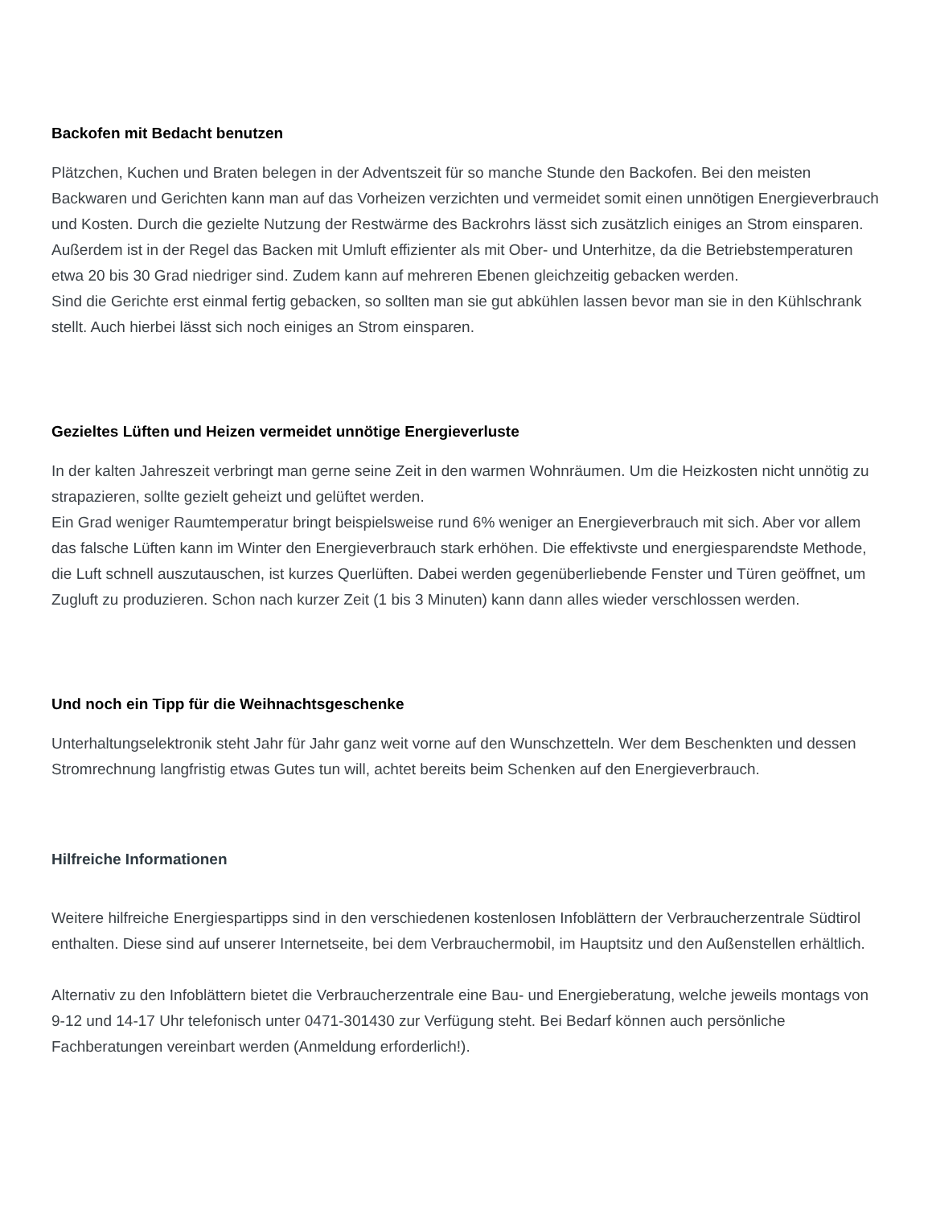Backofen mit Bedacht benutzen
Plätzchen, Kuchen und Braten belegen in der Adventszeit für so manche Stunde den Backofen. Bei den meisten Backwaren und Gerichten kann man auf das Vorheizen verzichten und vermeidet somit einen unnötigen Energieverbrauch und Kosten. Durch die gezielte Nutzung der Restwärme des Backrohrs lässt sich zusätzlich einiges an Strom einsparen. Außerdem ist in der Regel das Backen mit Umluft effizienter als mit Ober- und Unterhitze, da die Betriebstemperaturen etwa 20 bis 30 Grad niedriger sind. Zudem kann auf mehreren Ebenen gleichzeitig gebacken werden.
Sind die Gerichte erst einmal fertig gebacken, so sollten man sie gut abkühlen lassen bevor man sie in den Kühlschrank stellt. Auch hierbei lässt sich noch einiges an Strom einsparen.
Gezieltes Lüften und Heizen vermeidet unnötige Energieverluste
In der kalten Jahreszeit verbringt man gerne seine Zeit in den warmen Wohnräumen. Um die Heizkosten nicht unnötig zu strapazieren, sollte gezielt geheizt und gelüftet werden.
Ein Grad weniger Raumtemperatur bringt beispielsweise rund 6% weniger an Energieverbrauch mit sich. Aber vor allem das falsche Lüften kann im Winter den Energieverbrauch stark erhöhen. Die effektivste und energiesparendste Methode, die Luft schnell auszutauschen, ist kurzes Querlüften. Dabei werden gegenüberliebende Fenster und Türen geöffnet, um Zugluft zu produzieren. Schon nach kurzer Zeit (1 bis 3 Minuten) kann dann alles wieder verschlossen werden.
Und noch ein Tipp für die Weihnachtsgeschenke
Unterhaltungselektronik steht Jahr für Jahr ganz weit vorne auf den Wunschzetteln. Wer dem Beschenkten und dessen Stromrechnung langfristig etwas Gutes tun will, achtet bereits beim Schenken auf den Energieverbrauch.
Hilfreiche Informationen
Weitere hilfreiche Energiespartipps sind in den verschiedenen kostenlosen Infoblättern der Verbraucherzentrale Südtirol enthalten. Diese sind auf unserer Internetseite, bei dem Verbrauchermobil, im Hauptsitz und den Außenstellen erhältlich.
Alternativ zu den Infoblättern bietet die Verbraucherzentrale eine Bau- und Energieberatung, welche jeweils montags von 9-12 und 14-17 Uhr telefonisch unter 0471-301430 zur Verfügung steht. Bei Bedarf können auch persönliche Fachberatungen vereinbart werden (Anmeldung erforderlich!).